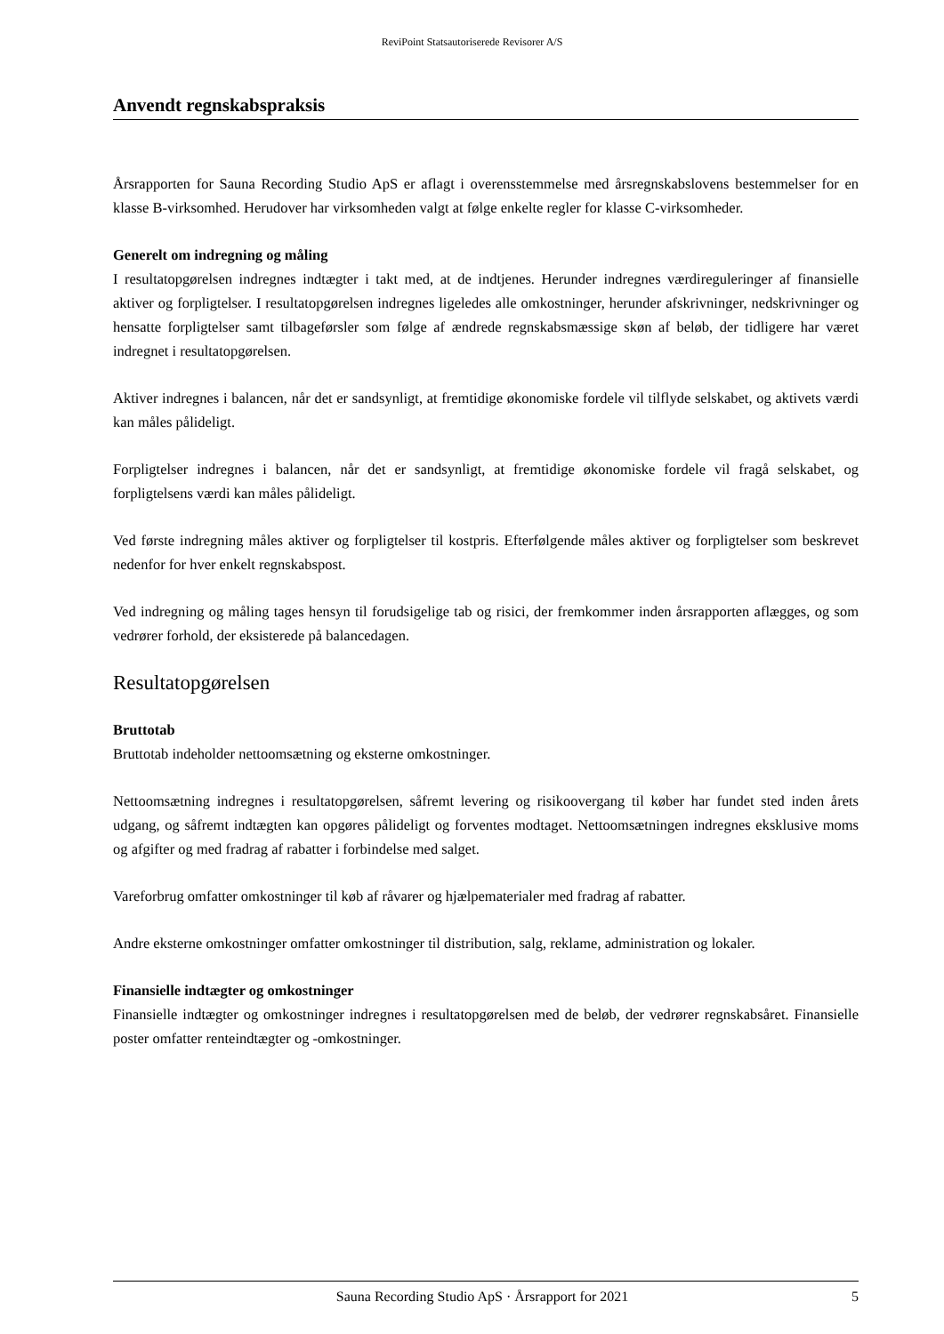ReviPoint Statsautoriserede Revisorer A/S
Anvendt regnskabspraksis
Årsrapporten for Sauna Recording Studio ApS er aflagt i overensstemmelse med årsregnskabslovens bestemmelser for en klasse B-virksomhed. Herudover har virksomheden valgt at følge enkelte regler for klasse C-virksomheder.
Generelt om indregning og måling
I resultatopgørelsen indregnes indtægter i takt med, at de indtjenes. Herunder indregnes værdireguleringer af finansielle aktiver og forpligtelser. I resultatopgørelsen indregnes ligeledes alle omkostninger, herunder afskrivninger, nedskrivninger og hensatte forpligtelser samt tilbageførsler som følge af ændrede regnskabsmæssige skøn af beløb, der tidligere har været indregnet i resultatopgørelsen.
Aktiver indregnes i balancen, når det er sandsynligt, at fremtidige økonomiske fordele vil tilflyde selskabet, og aktivets værdi kan måles pålideligt.
Forpligtelser indregnes i balancen, når det er sandsynligt, at fremtidige økonomiske fordele vil fragå selskabet, og forpligtelsens værdi kan måles pålideligt.
Ved første indregning måles aktiver og forpligtelser til kostpris. Efterfølgende måles aktiver og forpligtelser som beskrevet nedenfor for hver enkelt regnskabspost.
Ved indregning og måling tages hensyn til forudsigelige tab og risici, der fremkommer inden årsrapporten aflægges, og som vedrører forhold, der eksisterede på balancedagen.
Resultatopgørelsen
Bruttotab
Bruttotab indeholder nettoomsætning og eksterne omkostninger.
Nettoomsætning indregnes i resultatopgørelsen, såfremt levering og risikoovergang til køber har fundet sted inden årets udgang, og såfremt indtægten kan opgøres pålideligt og forventes modtaget. Nettoomsætningen indregnes eksklusive moms og afgifter og med fradrag af rabatter i forbindelse med salget.
Vareforbrug omfatter omkostninger til køb af råvarer og hjælpematerialer med fradrag af rabatter.
Andre eksterne omkostninger omfatter omkostninger til distribution, salg, reklame, administration og lokaler.
Finansielle indtægter og omkostninger
Finansielle indtægter og omkostninger indregnes i resultatopgørelsen med de beløb, der vedrører regnskabsåret. Finansielle poster omfatter renteindtægter og -omkostninger.
Sauna Recording Studio ApS · Årsrapport for 2021 5